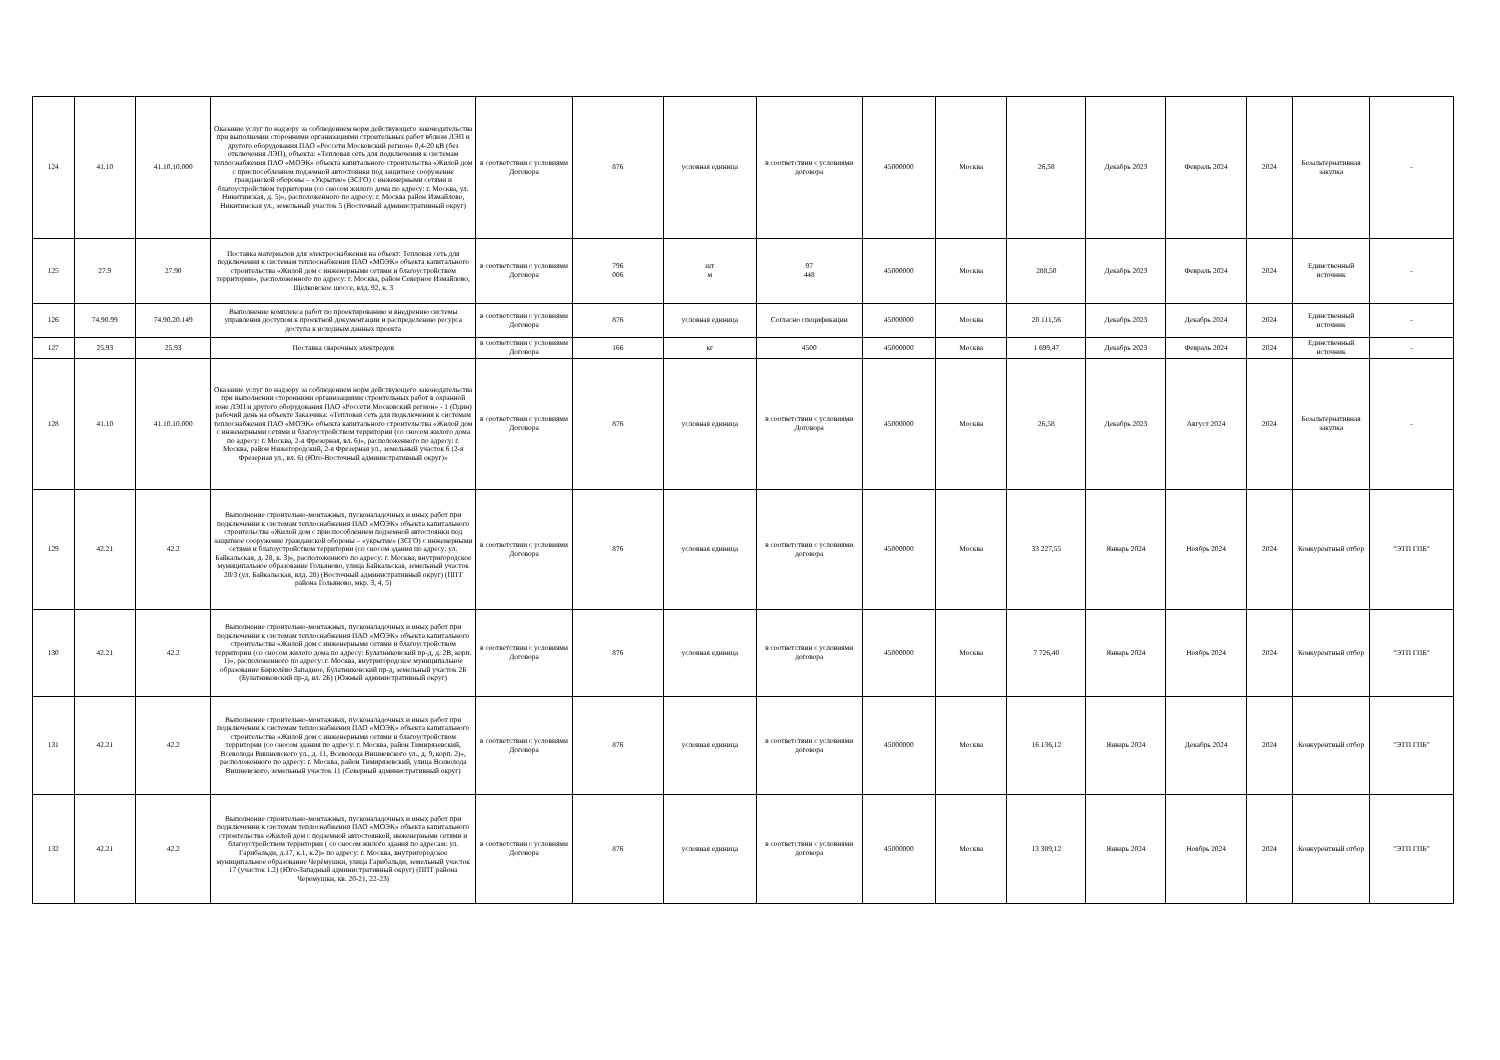| 124 | 41.10 | 41.10.10.000 | Оказание услуг по надзору за соблюдением норм действующего законодательства при выполнении сторонними организациями строительных работ вблизи ЛЭП и другого оборудования ПАО «Россети Московский регион» 0,4-20 кВ (без отключения ЛЭП), объекта: «Тепловая сеть для подключения к системам теплоснабжения ПАО «МОЭК» объекта капитального строительства «Жилой дом с приспособлением подземной автостоянки под защитное сооружение гражданской обороны – «Укрытие» (ЗСГО) с инженерными сетями и благоустройством территории (со сносом жилого дома по адресу: г. Москва, ул. Никитинская, д. 5)», расположенного по адресу: г. Москва район Измайлово, Никитинская ул., земельный участок 5 (Восточный административный округ) | в соответствии с условиями Договора | 876 | условная единица | в соответствии с условиями договора | 45000000 | Москва | 26,58 | Декабрь 2023 | Февраль 2024 | 2024 | Безальтернативная закупка | - |
| 125 | 27.9 | 27.90 | Поставка материалов для электроснабжения на объект: Тепловая сеть для подключения к системам теплоснабжения ПАО «МОЭК» объекта капитального строительства «Жилой дом с инженерными сетями и благоустройством территории», расположенного по адресу: г. Москва, район Северное Измайлово, Щелковское шоссе, влд. 92, к. 3 | в соответствии с условиями Договора | 796 006 | шт м | 97 448 | 45000000 | Москва | 288,50 | Декабрь 2023 | Февраль 2024 | 2024 | Единственный источник | - |
| 126 | 74.90.99 | 74.90.20.149 | Выполнение комплекса работ по проектированию и внедрению системы управления доступом к проектной документации и распределению ресурса доступа к исходным данных проекта | в соответствии с условиями Договора | 876 | условная единица | Согласно спецификации | 45000000 | Москва | 20 111,56 | Декабрь 2023 | Декабрь 2024 | 2024 | Единственный источник | - |
| 127 | 25.93 | 25.93 | Поставка сварочных электродов | в соответствии с условиями Договора | 166 | кг | 4500 | 45000000 | Москва | 1 699,47 | Декабрь 2023 | Февраль 2024 | 2024 | Единственный источник | - |
| 128 | 41.10 | 41.10.10.000 | Оказание услуг по надзору за соблюдением норм действующего законодательства при выполнении сторонними организациями строительных работ в охранной зоне ЛЭП и другого оборудования ПАО «Россети Московский регион» - 1 (Один) рабочий день на объекте Заказчика: «Тепловая сеть для подключения к системам теплоснабжения ПАО «МОЭК» объекта капитального строительства «Жилой дом с инженерными сетями и благоустройством территории (со сносом жилого дома по адресу: г. Москва, 2-я Фрезерная, вл. 6)», расположенного по адресу: г. Москва, район Нижегородский, 2-я Фрезерная ул., земельный участок 6 (2-я Фрезерная ул., вл. 6) (Юго-Восточный административный округ)» | в соответствии с условиями Договора | 876 | условная единица | в соответствии с условиями Договора | 45000000 | Москва | 26,58 | Декабрь 2023 | Август 2024 | 2024 | Безальтернативная закупка | - |
| 129 | 42.21 | 42.2 | Выполнение строительно-монтажных, пусконаладочных и иных работ при подключении к системам теплоснабжения ПАО «МОЭК» объекта капитального строительства «Жилой дом с приспособлением подземной автостоянки под защитное сооружение гражданской обороны – «укрытие» (ЗСГО) с инженерными сетями и благоустройством территории (со сносом здания по адресу: ул. Байкальская, д. 28, к. 3)», расположенного по адресу: г. Москва, внутригородское муниципальное образование Гольяново, улица Байкальская, земельный участок 28/3 (ул. Байкальская, влд. 28) (Восточный административный округ) (ППТ района Гольяново, мкр. 3, 4, 5) | в соответствии с условиями Договора | 876 | условная единица | в соответствии с условиями договора | 45000000 | Москва | 33 227,55 | Январь 2024 | Ноябрь 2024 | 2024 | Конкурентный отбор | "ЭТП ГПБ" |
| 130 | 42.21 | 42.2 | Выполнение строительно-монтажных, пусконаладочных и иных работ при подключении к системам теплоснабжения ПАО «МОЭК» объекта капитального строительства «Жилой дом с инженерными сетями и благоустройством территории (со сносом жилого дома по адресу: Булатниковский пр-д, д. 2В, корп. 1)», расположенного по адресу: г. Москва, внутригородское муниципальное образование Бирюлёво Западное, Булатниковский пр-д, земельный участок 2Б (Булатниковский пр-д, вл. 2Б) (Южный административный округ) | в соответствии с условиями Договора | 876 | условная единица | в соответствии с условиями договора | 45000000 | Москва | 7 726,40 | Январь 2024 | Ноябрь 2024 | 2024 | Конкурентный отбор | "ЭТП ГПБ" |
| 131 | 42.21 | 42.2 | Выполнение строительно-монтажных, пусконаладочных и иных работ при подключении к системам теплоснабжения ПАО «МОЭК» объекта капитального строительства «Жилой дом с инженерными сетями и благоустройством территории (со сносом здания по адресу: г. Москва, район Тимирязевский, Всеволода Вишневского ул., д. 11, Всеволода Вишневского ул., д. 9, корп. 2)», расположенного по адресу: г. Москва, район Тимирязевский, улица Всеволода Вишневского, земельный участок 11 (Северный административный округ) | в соответствии с условиями Договора | 876 | условная единица | в соответствии с условиями договора | 45000000 | Москва | 16 136,12 | Январь 2024 | Декабрь 2024 | 2024 | Конкурентный отбор | "ЭТП ГПБ" |
| 132 | 42.21 | 42.2 | Выполнение строительно-монтажных, пусконаладочных и иных работ при подключении к системам теплоснабжения ПАО «МОЭК» объекта капитального строительства «Жилой дом с подземной автостоянкой, инженерными сетями и благоустройством территории ( со сносом жилого здания по адресам: ул. Гарибальди, д.17, к.1, к.2)» по адресу: г. Москва, внутригородское муниципальное образование Черёмушки, улица Гарибальди, земельный участок 17 (участок 1.2) (Юго-Западный административный округ) (ППТ района Черемушки, кв. 20-21, 22-23) | в соответствии с условиями Договора | 876 | условная единица | в соответствии с условиями договора | 45000000 | Москва | 13 389,12 | Январь 2024 | Ноябрь 2024 | 2024 | Конкурентный отбор | "ЭТП ГПБ" |